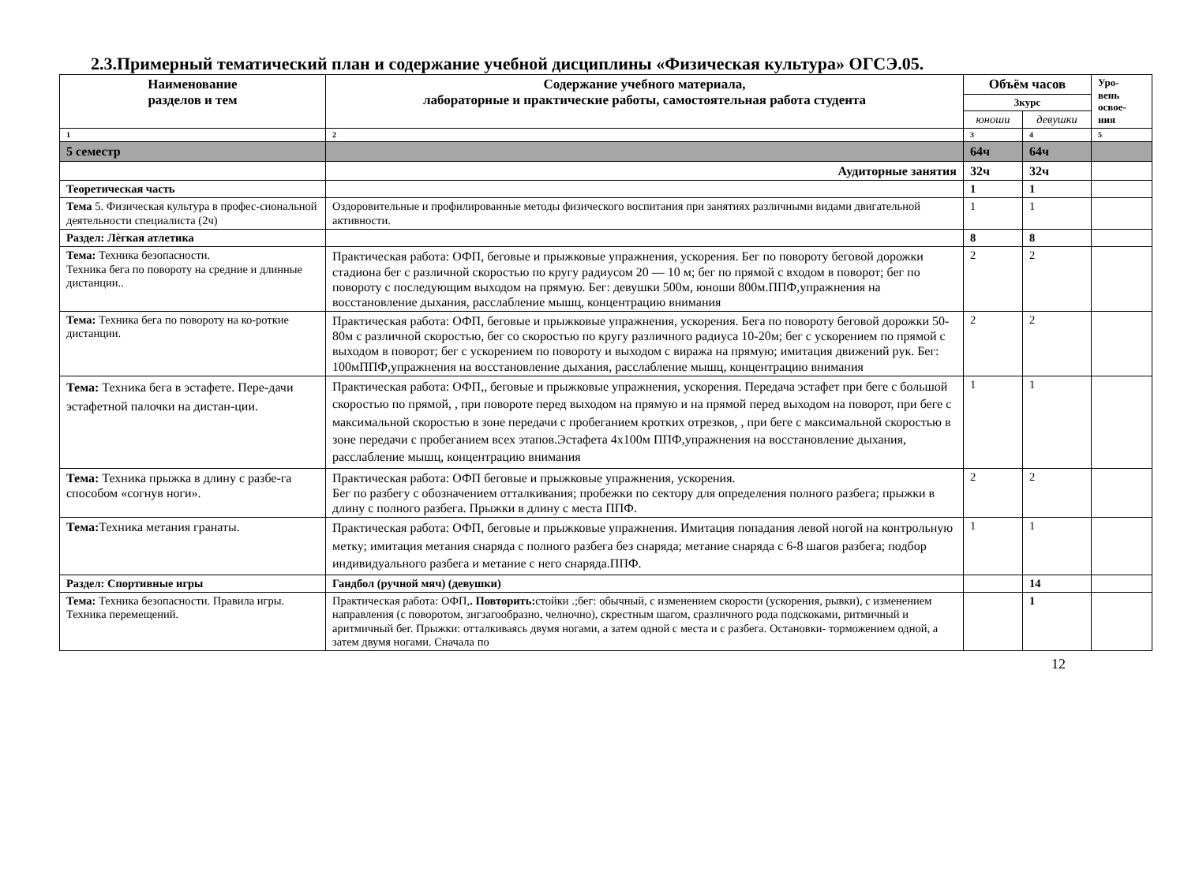2.3.Примерный тематический план и содержание учебной дисциплины «Физическая культура» ОГСЭ.05.
| Наименование разделов и тем | Содержание учебного материала, лабораторные и практические работы, самостоятельная работа студента | Объём часов | | Уро- вень освое- ния |
| --- | --- | --- | --- | --- |
| | | 3курс | | |
| | | юноши | девушки | |
| 1 | 2 | 3 | 4 | 5 |
| 5 семестр | | 64ч | 64ч | |
| | Аудиторные занятия | 32ч | 32ч | |
| Теоретическая часть | | 1 | 1 | |
| Тема 5. Физическая культура в профес-сиональной деятельности специалиста (2ч) | Оздоровительные и профилированные методы физического воспитания при занятиях различными видами двигательной активности. | 1 | 1 | |
| Раздел: Лѐгкая атлетика | | 8 | 8 | |
| Тема: Техника безопасности. Техника бега по повороту на средние и длинные дистанции.. | Практическая работа: ОФП, беговые и прыжковые упражнения, ускорения. Бег по повороту беговой дорожки стадиона бег с различной скоростью по кругу радиусом 20 — 10 м; бег по прямой с входом в поворот; бег по повороту с последующим выходом на прямую. Бег: девушки 500м, юноши 800м.ППФ,упражнения на восстановление дыхания, расслабление мышц, концентрацию внимания | 2 | 2 | |
| Тема: Техника бега по повороту на ко-роткие дистанции. | Практическая работа: ОФП, беговые и прыжковые упражнения, ускорения. Бега по повороту беговой дорожки 50-80м с различной скоростью, бег со скоростью по кругу различного радиуса 10-20м; бег с ускорением по прямой с выходом в поворот; бег с ускорением по повороту и выходом с виража на прямую; имитация движений рук. Бег: 100мППФ,упражнения на восстановление дыхания, расслабление мышц, концентрацию внимания | 2 | 2 | |
| Тема: Техника бега в эстафете. Пере-дачи эстафетной палочки на дистан-ции. | Практическая работа: ОФП,, беговые и прыжковые упражнения, ускорения. Передача эстафет при беге с большой скоростью по прямой, , при повороте перед выходом на прямую и на прямой перед выходом на поворот, при беге с максимальной скоростью в зоне передачи с пробеганием кротких отрезков, , при беге с максимальной скоростью в зоне передачи с пробеганием всех этапов.Эстафета 4х100м ППФ,упражнения на восстановление дыхания, расслабление мышц, концентрацию внимания | 1 | 1 | |
| Тема: Техника прыжка в длину с разбе-га способом «согнув ноги». | Практическая работа: ОФП беговые и прыжковые упражнения, ускорения. Бег по разбегу с обозначением отталкивания; пробежки по сектору для определения полного разбега; прыжки в длину с полного разбега. Прыжки в длину с места ППФ. | 2 | 2 | |
| Тема: Техника метания гранаты. | Практическая работа: ОФП, беговые и прыжковые упражнения. Имитация попадания левой ногой на контрольную метку; имитация метания снаряда с полного разбега без снаряда; метание снаряда с 6-8 шагов разбега; подбор индивидуального разбега и метание с него снаряда.ППФ. | 1 | 1 | |
| Раздел: Спортивные игры | Гандбол (ручной мяч) (девушки) | | 14 | |
| Тема: Техника безопасности. Правила игры. Техника перемещений. | Практическая работа: ОФП, . Повторить: стойки .;бег: обычный, с изменением скорости (ускорения, рывки), с изменением направления (с поворотом, зигзагообразно, челночно), скрестным шагом, сразличного рода подскоками, ритмичный и аритмичный бег. Прыжки: отталкиваясь двумя ногами, а затем одной с места и с разбега. Остановки- торможением одной, а затем двумя ногами. Сначала по | | 1 | |
12